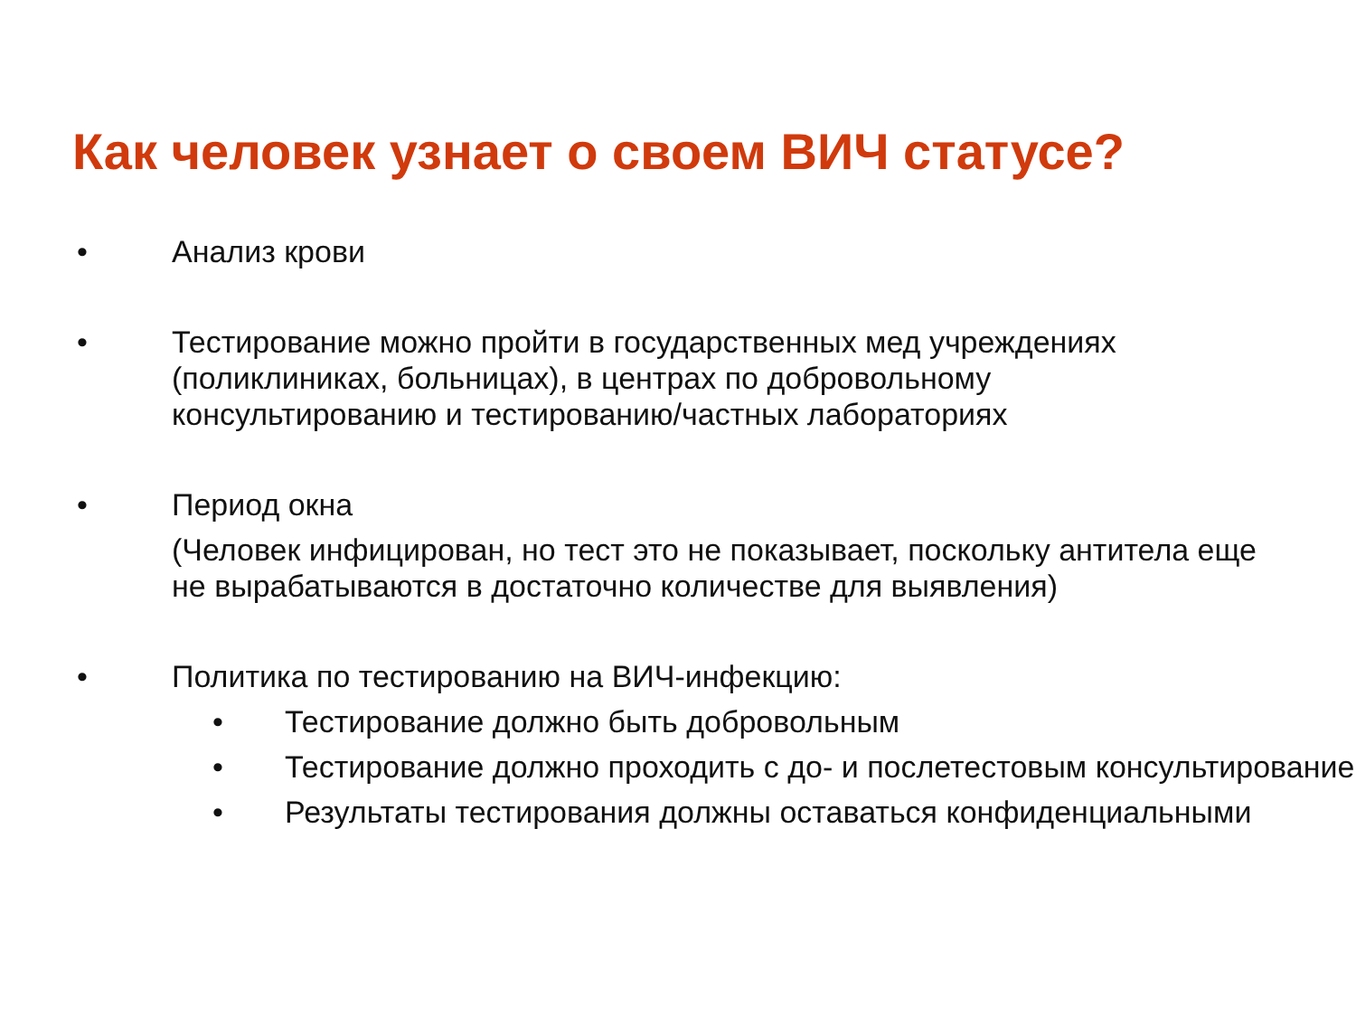Как человек узнает о своем ВИЧ статусе?
• Анализ крови
• Тестирование можно пройти в государственных мед учреждениях (поликлиниках, больницах), в центрах по добровольному консультированию и тестированию/частных лабораториях
• Период окна
(Человек инфицирован, но тест это не показывает, поскольку антитела еще не вырабатываются в достаточно количестве для выявления)
• Политика по тестированию на ВИЧ-инфекцию:
• Тестирование должно быть добровольным
• Тестирование должно проходить с до- и послетестовым консультирование
• Результаты тестирования должны оставаться конфиденциальными